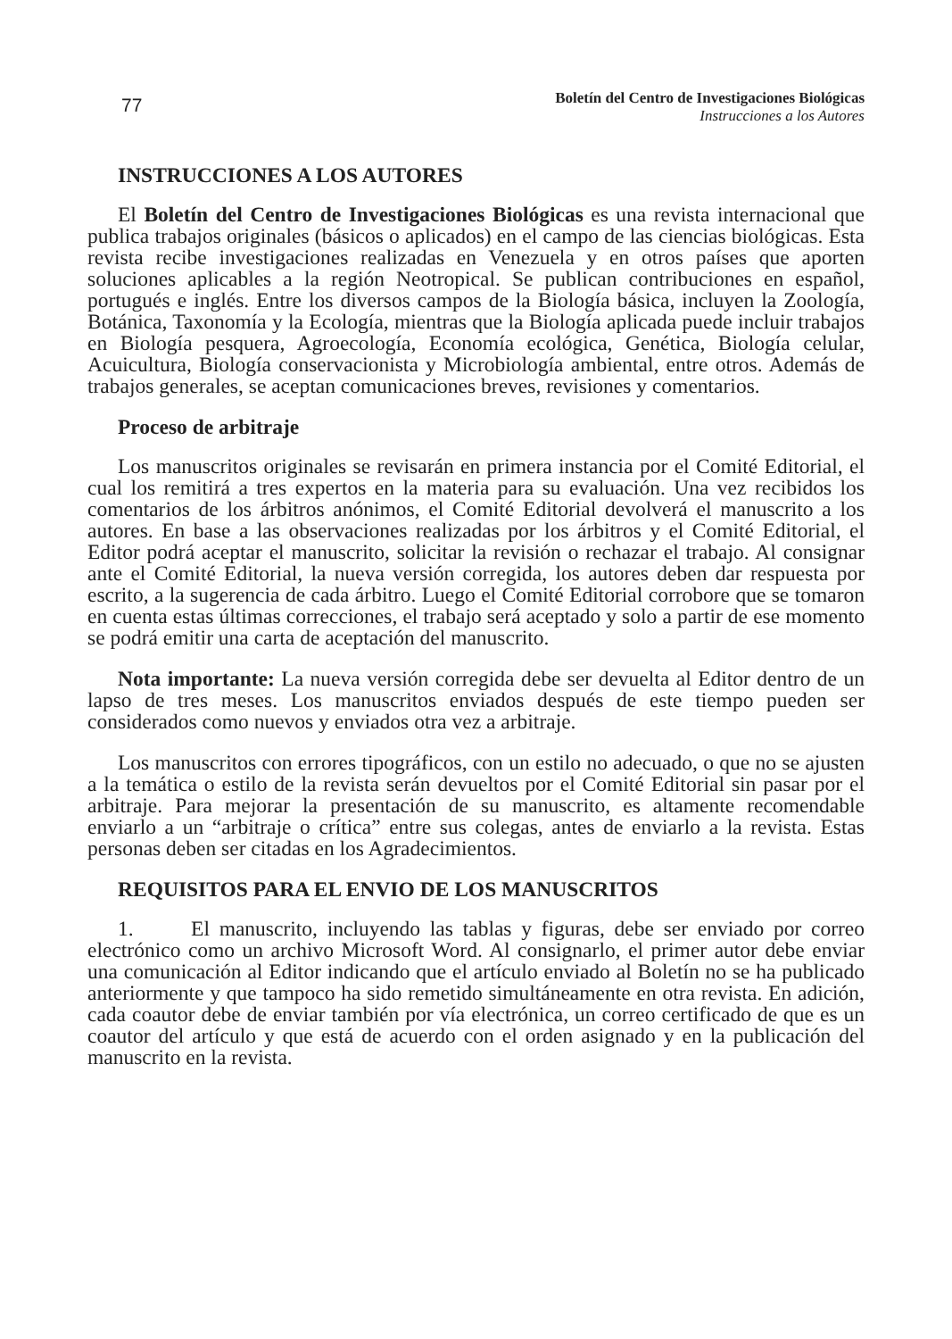77
Boletín del Centro de Investigaciones Biológicas
Instrucciones a los Autores
INSTRUCCIONES A LOS AUTORES
El Boletín del Centro de Investigaciones Biológicas es una revista internacional que publica trabajos originales (básicos o aplicados) en el campo de las ciencias biológicas. Esta revista recibe investigaciones realizadas en Venezuela y en otros países que aporten soluciones aplicables a la región Neotropical. Se publican contribuciones en español, portugués e inglés. Entre los diversos campos de la Biología básica, incluyen la Zoología, Botánica, Taxonomía y la Ecología, mientras que la Biología aplicada puede incluir trabajos en Biología pesquera, Agroecología, Economía ecológica, Genética, Biología celular, Acuicultura, Biología conservacionista y Microbiología ambiental, entre otros. Además de trabajos generales, se aceptan comunicaciones breves, revisiones y comentarios.
Proceso de arbitraje
Los manuscritos originales se revisarán en primera instancia por el Comité Editorial, el cual los remitirá a tres expertos en la materia para su evaluación. Una vez recibidos los comentarios de los árbitros anónimos, el Comité Editorial devolverá el manuscrito a los autores. En base a las observaciones realizadas por los árbitros y el Comité Editorial, el Editor podrá aceptar el manuscrito, solicitar la revisión o rechazar el trabajo. Al consignar ante el Comité Editorial, la nueva versión corregida, los autores deben dar respuesta por escrito, a la sugerencia de cada árbitro. Luego el Comité Editorial corrobore que se tomaron en cuenta estas últimas correcciones, el trabajo será aceptado y solo a partir de ese momento se podrá emitir una carta de aceptación del manuscrito.
Nota importante: La nueva versión corregida debe ser devuelta al Editor dentro de un lapso de tres meses. Los manuscritos enviados después de este tiempo pueden ser considerados como nuevos y enviados otra vez a arbitraje.
Los manuscritos con errores tipográficos, con un estilo no adecuado, o que no se ajusten a la temática o estilo de la revista serán devueltos por el Comité Editorial sin pasar por el arbitraje. Para mejorar la presentación de su manuscrito, es altamente recomendable enviarlo a un “arbitraje o crítica” entre sus colegas, antes de enviarlo a la revista. Estas personas deben ser citadas en los Agradecimientos.
REQUISITOS PARA EL ENVIO DE LOS MANUSCRITOS
1. El manuscrito, incluyendo las tablas y figuras, debe ser enviado por correo electrónico como un archivo Microsoft Word. Al consignarlo, el primer autor debe enviar una comunicación al Editor indicando que el artículo enviado al Boletín no se ha publicado anteriormente y que tampoco ha sido remetido simultáneamente en otra revista. En adición, cada coautor debe de enviar también por vía electrónica, un correo certificado de que es un coautor del artículo y que está de acuerdo con el orden asignado y en la publicación del manuscrito en la revista.